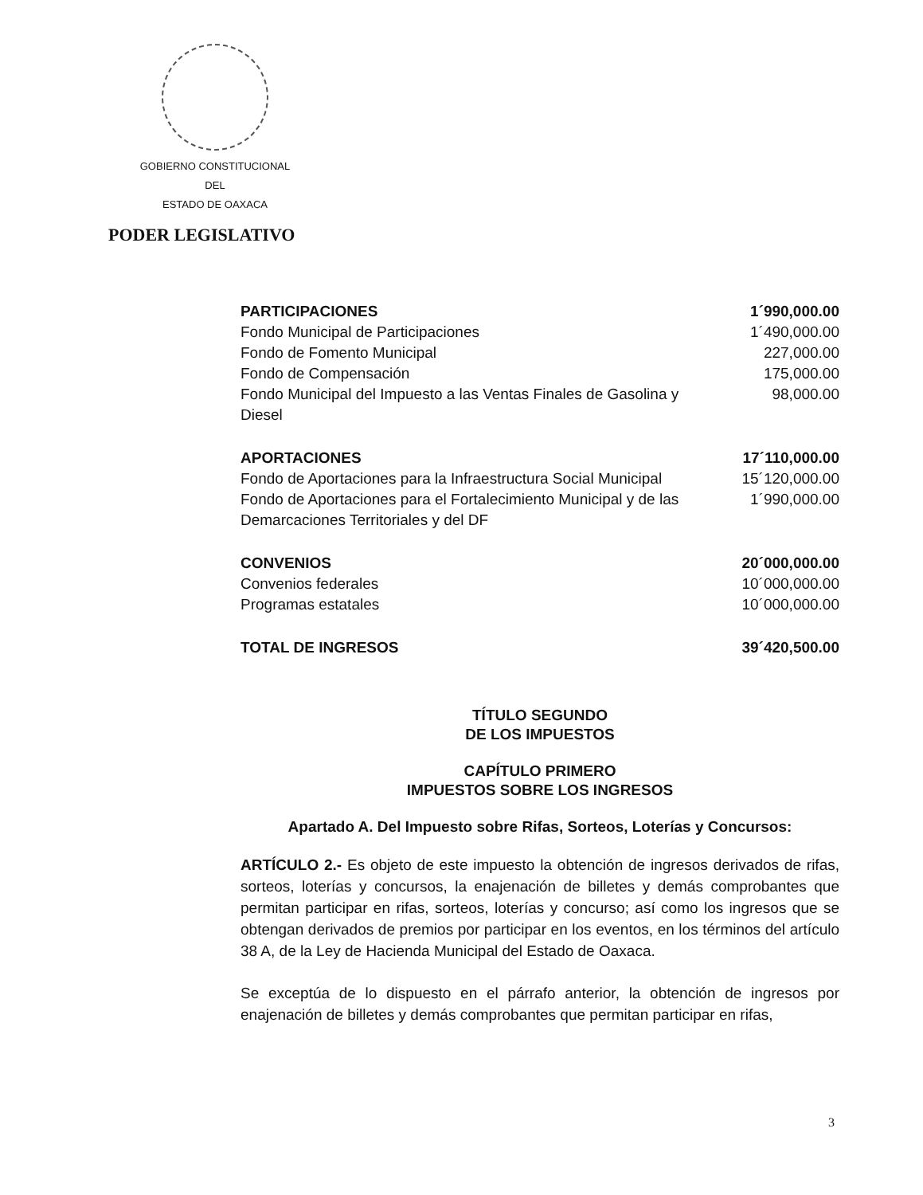GOBIERNO CONSTITUCIONAL
DEL
ESTADO DE OAXACA
PODER LEGISLATIVO
| PARTICIPACIONES | 1´990,000.00 |
| Fondo Municipal de Participaciones | 1´490,000.00 |
| Fondo de Fomento Municipal | 227,000.00 |
| Fondo de Compensación | 175,000.00 |
| Fondo Municipal del Impuesto a las Ventas Finales de Gasolina y Diesel | 98,000.00 |
| APORTACIONES | 17´110,000.00 |
| Fondo de Aportaciones para la Infraestructura Social Municipal | 15´120,000.00 |
| Fondo de Aportaciones para el Fortalecimiento Municipal y de las Demarcaciones Territoriales y del DF | 1´990,000.00 |
| CONVENIOS | 20´000,000.00 |
| Convenios federales | 10´000,000.00 |
| Programas estatales | 10´000,000.00 |
| TOTAL DE INGRESOS | 39´420,500.00 |
TÍTULO SEGUNDO
DE LOS IMPUESTOS
CAPÍTULO PRIMERO
IMPUESTOS SOBRE LOS INGRESOS
Apartado A. Del Impuesto sobre Rifas, Sorteos, Loterías y Concursos:
ARTÍCULO 2.- Es objeto de este impuesto la obtención de ingresos derivados de rifas, sorteos, loterías y concursos, la enajenación de billetes y demás comprobantes que permitan participar en rifas, sorteos, loterías y concurso; así como los ingresos que se obtengan derivados de premios por participar en los eventos, en los términos del artículo 38 A, de la Ley de Hacienda Municipal del Estado de Oaxaca.
Se exceptúa de lo dispuesto en el párrafo anterior, la obtención de ingresos por enajenación de billetes y demás comprobantes que permitan participar en rifas,
3